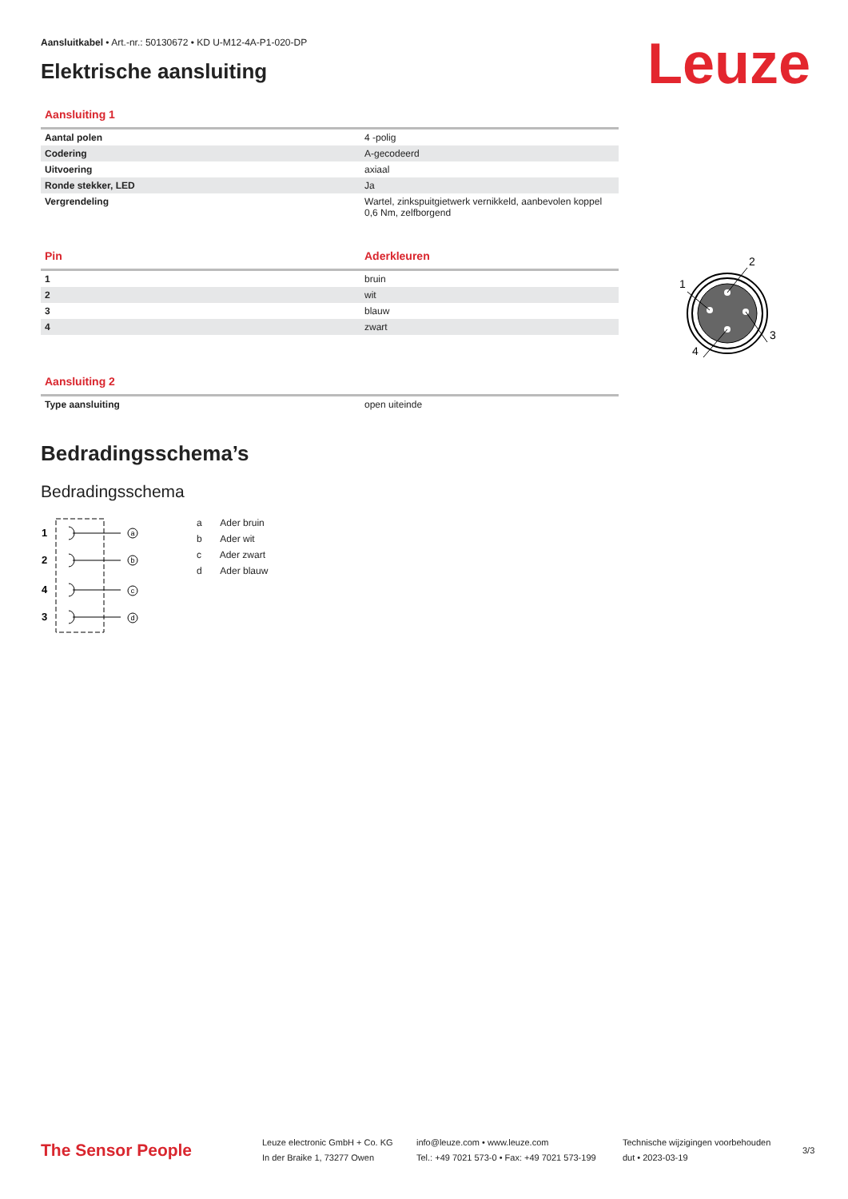Leuze
1
2
3
4
Aansluitkabel • Art.-nr.: 50130672 • KD U-M12-4A-P1-020-DP
Elektrische aansluiting
Aansluiting 1
| Aantal polen | 4 -polig |
| Codering | A-gecodeerd |
| Uitvoering | axiaal |
| Ronde stekker, LED | Ja |
| Vergrendeling | Wartel, zinkspuitgietwerk vernikkeld, aanbevolen koppel 0,6 Nm, zelfborgend |
Pin Aderkleuren
| 1 | bruin |
| 2 | wit |
| 3 | blauw |
| 4 | zwart |
Aansluiting 2
| Type aansluiting | open uiteinde |
Bedradingsschema’s
Bedradingsschema
1
2
4
3
a
b
c
d
a Ader bruin
b Ader wit
c Ader zwart
d Ader blauw
The Sensor People
Leuze electronic GmbH + Co. KG
In der Braike 1, 73277 Owen
info@leuze.com • www.leuze.com
Tel.: +49 7021 573-0 • Fax: +49 7021 573-199
Technische wijzigingen voorbehouden
dut • 2023-03-19
3/3